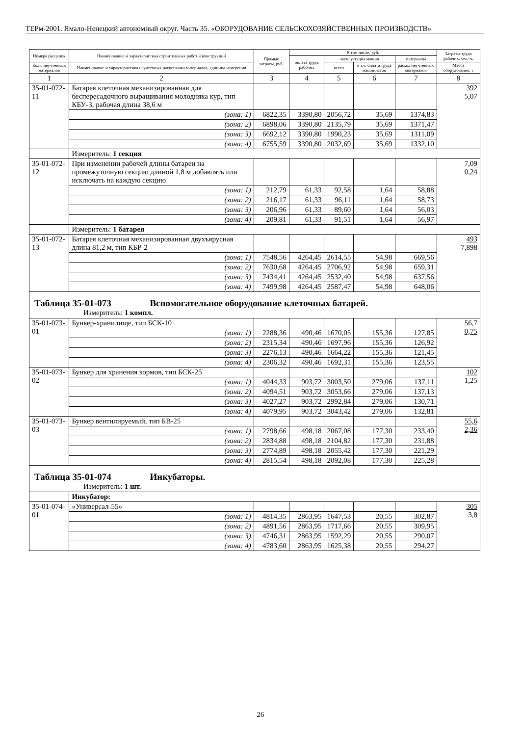ТЕРм-2001. Ямало-Ненецкий автономный округ. Часть 35. «ОБОРУДОВАНИЕ СЕЛЬСКОХОЗЯЙСТВЕННЫХ ПРОИЗВОДСТВ»
| Номера расценок | Наименование и характеристика строительных работ и конструкций | Прямые затраты, руб. | В том числе, руб. | | | | Затраты труда рабочих, чел.-ч. |
| --- | --- | --- | --- | --- | --- | --- | --- |
| | | | оплата труда рабочих | эксплуатация машин | | материалы | |
| Коды неучтенных материалов | Наименование и характеристика неучтенных расценками материалов, единица измерения | | | всего | в т.ч. оплата труда машинистов | расход неучтенных материалов | Масса оборудования, т |
| 1 | 2 | 3 | 4 | 5 | 6 | 7 | 8 |
| 35-01-072-11 | Батарея клеточная механизированная для беспересадочного выращивания молодняка кур, тип КБУ-3, рабочая длина 38,6 м | | | | | | 392 5,07 |
| | (зона: 1) | 6822,35 | 3390,80 | 2056,72 | 35,69 | 1374,83 | |
| | (зона: 2) | 6898,06 | 3390,80 | 2135,79 | 35,69 | 1371,47 | |
| | (зона: 3) | 6692,12 | 3390,80 | 1990,23 | 35,69 | 1311,09 | |
| | (зона: 4) | 6755,59 | 3390,80 | 2032,69 | 35,69 | 1332,10 | |
| | Измеритель: 1 секция | | | | | | |
| 35-01-072-12 | При изменении рабочей длины батареи на промежуточную секцию длиной 1,8 м добавлять или исключать на каждую секцию | | | | | | 7,09 0,24 |
| | (зона: 1) | 212,79 | 61,33 | 92,58 | 1,64 | 58,88 | |
| | (зона: 2) | 216,17 | 61,33 | 96,11 | 1,64 | 58,73 | |
| | (зона: 3) | 206,96 | 61,33 | 89,60 | 1,64 | 56,03 | |
| | (зона: 4) | 209,81 | 61,33 | 91,51 | 1,64 | 56,97 | |
| | Измеритель: 1 батарея | | | | | | |
| 35-01-072-13 | Батарея клеточная механизированная двухъярусная длина 81,2 м, тип КБР-2 | | | | | | 493 7,898 |
| | (зона: 1) | 7548,56 | 4264,45 | 2614,55 | 54,98 | 669,56 | |
| | (зона: 2) | 7630,68 | 4264,45 | 2706,92 | 54,98 | 659,31 | |
| | (зона: 3) | 7434,41 | 4264,45 | 2532,40 | 54,98 | 637,56 | |
| | (зона: 4) | 7499,98 | 4264,45 | 2587,47 | 54,98 | 648,06 | |
| Таблица 35-01-073 Вспомогательное оборудование клеточных батарей. Измеритель: 1 компл. | | | | | | | |
| 35-01-073-01 | Бункер-хранилище, тип БСК-10 | | | | | | 56,7 0,75 |
| | (зона: 1) | 2288,36 | 490,46 | 1670,05 | 155,36 | 127,85 | |
| | (зона: 2) | 2315,34 | 490,46 | 1697,96 | 155,36 | 126,92 | |
| | (зона: 3) | 2276,13 | 490,46 | 1664,22 | 155,36 | 121,45 | |
| | (зона: 4) | 2306,32 | 490,46 | 1692,31 | 155,36 | 123,55 | |
| 35-01-073-02 | Бункер для хранения кормов, тип БСК-25 | | | | | | 102 1,25 |
| | (зона: 1) | 4044,33 | 903,72 | 3003,50 | 279,06 | 137,11 | |
| | (зона: 2) | 4094,51 | 903,72 | 3053,66 | 279,06 | 137,13 | |
| | (зона: 3) | 4027,27 | 903,72 | 2992,84 | 279,06 | 130,71 | |
| | (зона: 4) | 4079,95 | 903,72 | 3043,42 | 279,06 | 132,81 | |
| 35-01-073-03 | Бункер вентилируемый, тип БВ-25 | | | | | | 55,6 2,36 |
| | (зона: 1) | 2798,66 | 498,18 | 2067,08 | 177,30 | 233,40 | |
| | (зона: 2) | 2834,88 | 498,18 | 2104,82 | 177,30 | 231,88 | |
| | (зона: 3) | 2774,89 | 498,18 | 2055,42 | 177,30 | 221,29 | |
| | (зона: 4) | 2815,54 | 498,18 | 2092,08 | 177,30 | 225,28 | |
| Таблица 35-01-074 Инкубаторы. Измеритель: 1 шт. | | | | | | | |
| | Инкубатор: | | | | | | |
| 35-01-074-01 | «Универсал-55» | | | | | | 305 3,8 |
| | (зона: 1) | 4814,35 | 2863,95 | 1647,53 | 20,55 | 302,87 | |
| | (зона: 2) | 4891,56 | 2863,95 | 1717,66 | 20,55 | 309,95 | |
| | (зона: 3) | 4746,31 | 2863,95 | 1592,29 | 20,55 | 290,07 | |
| | (зона: 4) | 4783,60 | 2863,95 | 1625,38 | 20,55 | 294,27 | |
26